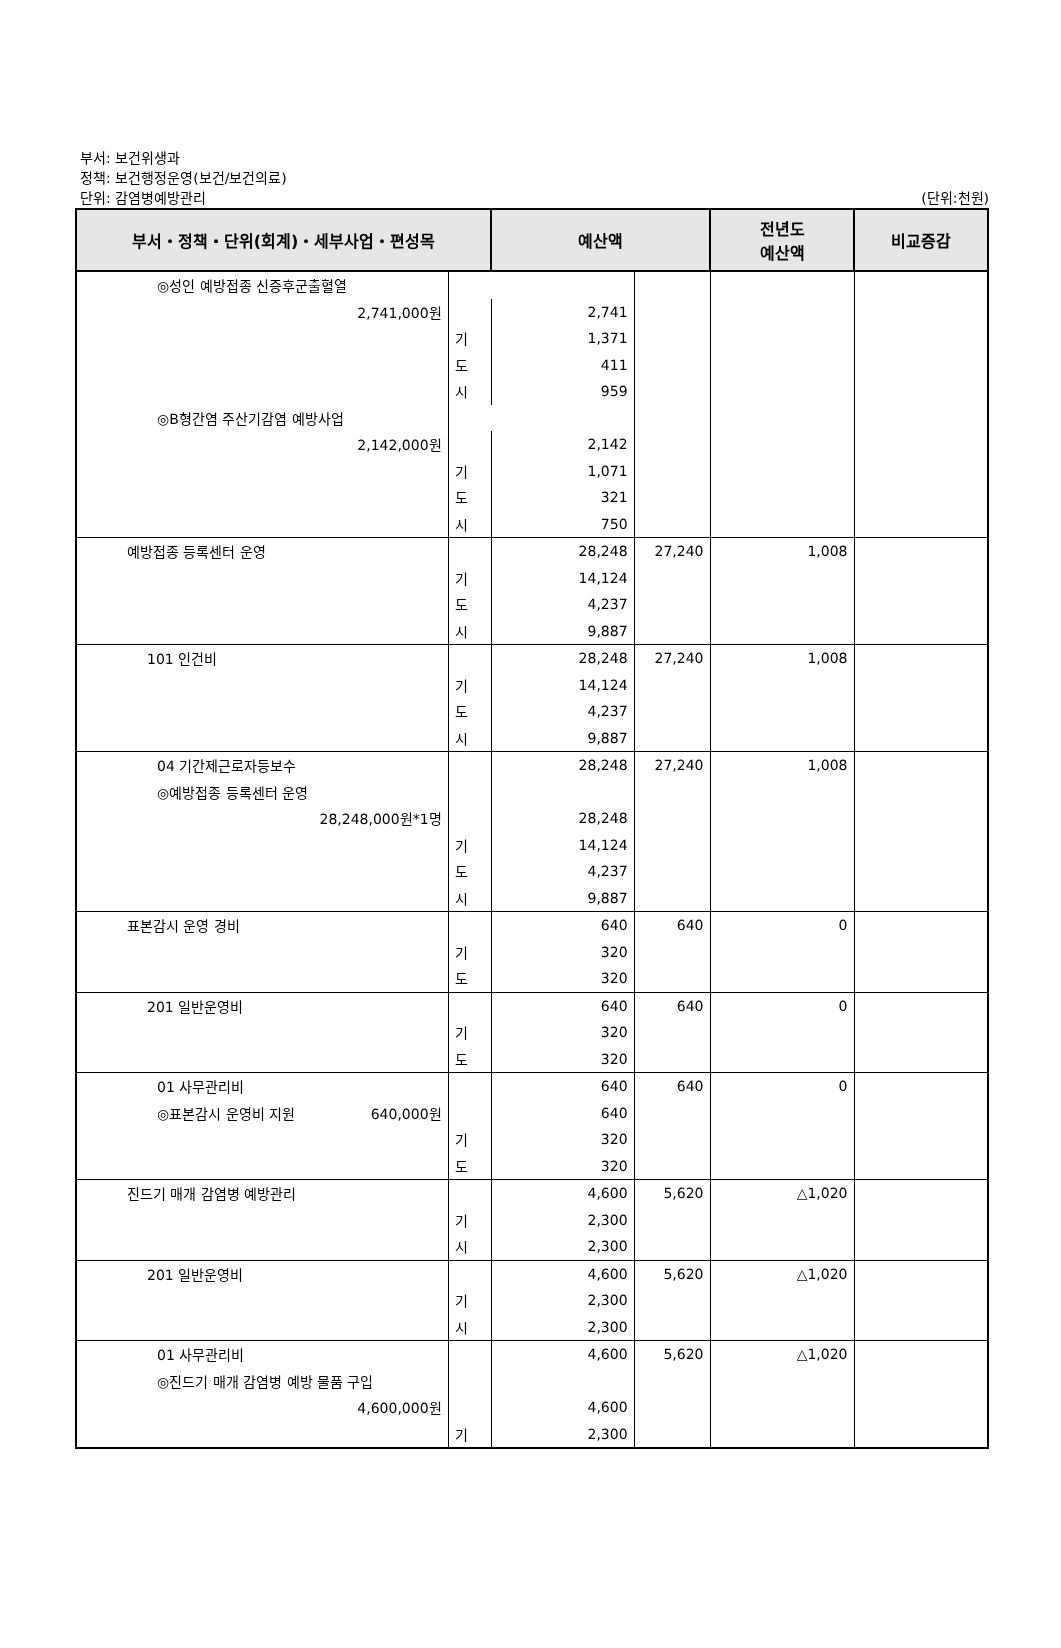부서: 보건위생과
정책: 보건행정운영(보건/보건의료)
단위: 감염병예방관리
(단위:천원)
| 부서・정책・단위(회계)・세부사업・편성목 | | 예산액 | | 전년도 예산액 | 비교증감 |
| --- | --- | --- | --- | --- | --- |
| ◎성인 예방접종 신증후군출혈열 | | | | | |
| 2,741,000원 | | 2,741 | | | |
| | 기 | 1,371 | | | |
| | 도 | 411 | | | |
| | 시 | 959 | | | |
| ◎B형간염 주산기감염 예방사업 | | | | | |
| 2,142,000원 | | 2,142 | | | |
| | 기 | 1,071 | | | |
| | 도 | 321 | | | |
| | 시 | 750 | | | |
| 예방접종 등록센터 운영 | | 28,248 | 27,240 | 1,008 | |
| | 기 | 14,124 | | | |
| | 도 | 4,237 | | | |
| | 시 | 9,887 | | | |
| 101 인건비 | | 28,248 | 27,240 | 1,008 | |
| | 기 | 14,124 | | | |
| | 도 | 4,237 | | | |
| | 시 | 9,887 | | | |
| 04 기간제근로자등보수 | | 28,248 | 27,240 | 1,008 | |
| ◎예방접종 등록센터 운영 | | | | | |
| 28,248,000원*1명 | | 28,248 | | | |
| | 기 | 14,124 | | | |
| | 도 | 4,237 | | | |
| | 시 | 9,887 | | | |
| 표본감시 운영 경비 | | 640 | 640 | 0 | |
| | 기 | 320 | | | |
| | 도 | 320 | | | |
| 201 일반운영비 | | 640 | 640 | 0 | |
| | 기 | 320 | | | |
| | 도 | 320 | | | |
| 01 사무관리비 | | 640 | 640 | 0 | |
| ◎표본감시 운영비 지원 640,000원 | | 640 | | | |
| | 기 | 320 | | | |
| | 도 | 320 | | | |
| 진드기 매개 감염병 예방관리 | | 4,600 | 5,620 | △1,020 | |
| | 기 | 2,300 | | | |
| | 시 | 2,300 | | | |
| 201 일반운영비 | | 4,600 | 5,620 | △1,020 | |
| | 기 | 2,300 | | | |
| | 시 | 2,300 | | | |
| 01 사무관리비 | | 4,600 | 5,620 | △1,020 | |
| ◎진드기 매개 감염병 예방 물품 구입 | | | | | |
| 4,600,000원 | | 4,600 | | | |
| | 기 | 2,300 | | | |